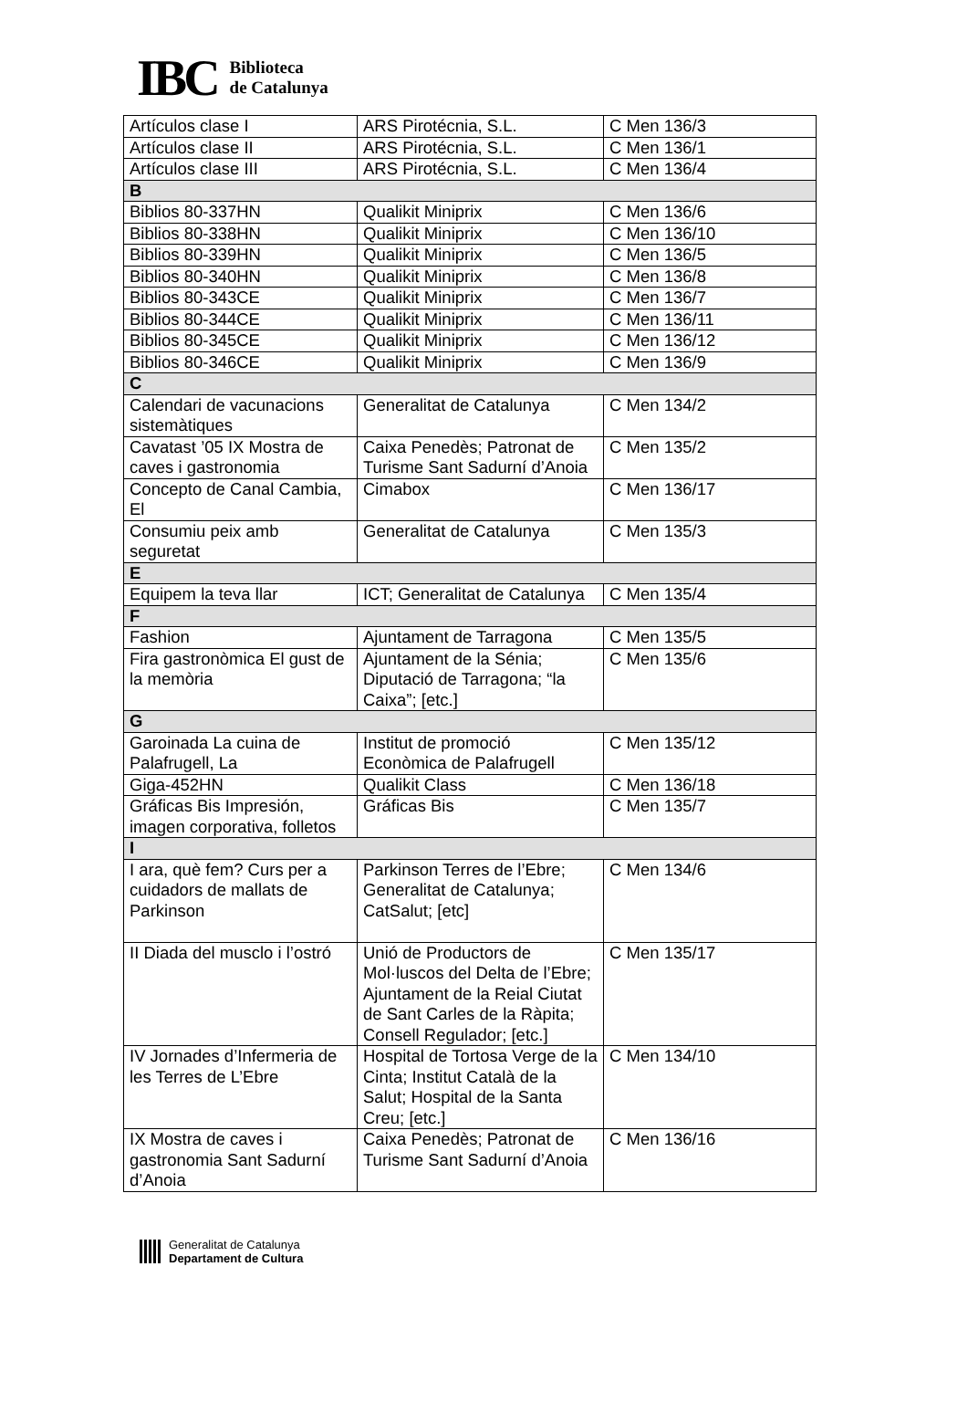IBC
Biblioteca
de Catalunya
| Artículos clase I | ARS Pirotécnia, S.L. | C Men 136/3 |
| Artículos clase II | ARS Pirotécnia, S.L. | C Men 136/1 |
| Artículos clase III | ARS Pirotécnia, S.L. | C Men 136/4 |
| B | | |
| Biblios 80-337HN | Qualikit Miniprix | C Men 136/6 |
| Biblios 80-338HN | Qualikit Miniprix | C Men 136/10 |
| Biblios 80-339HN | Qualikit Miniprix | C Men 136/5 |
| Biblios 80-340HN | Qualikit Miniprix | C Men 136/8 |
| Biblios 80-343CE | Qualikit Miniprix | C Men 136/7 |
| Biblios 80-344CE | Qualikit Miniprix | C Men 136/11 |
| Biblios 80-345CE | Qualikit Miniprix | C Men 136/12 |
| Biblios 80-346CE | Qualikit Miniprix | C Men 136/9 |
| C | | |
| Calendari de vacunacions sistemàtiques | Generalitat de Catalunya | C Men 134/2 |
| Cavatast ’05 IX Mostra de caves i gastronomia | Caixa Penedès; Patronat de Turisme Sant Sadurní d’Anoia | C Men 135/2 |
| Concepto de Canal Cambia, El | Cimabox | C Men 136/17 |
| Consumiu peix amb seguretat | Generalitat de Catalunya | C Men 135/3 |
| E | | |
| Equipem la teva llar | ICT; Generalitat de Catalunya | C Men 135/4 |
| F | | |
| Fashion | Ajuntament de Tarragona | C Men 135/5 |
| Fira gastronòmica El gust de la memòria | Ajuntament de la Sénia; Diputació de Tarragona; “la Caixa”; [etc.] | C Men 135/6 |
| G | | |
| Garoinada La cuina de Palafrugell, La | Institut de promoció Econòmica de Palafrugell | C Men 135/12 |
| Giga-452HN | Qualikit Class | C Men 136/18 |
| Gráficas Bis Impresión, imagen corporativa, folletos | Gráficas Bis | C Men 135/7 |
| I | | |
| I ara, què fem? Curs per a cuidadors de mallats de Parkinson | Parkinson Terres de l’Ebre; Generalitat de Catalunya; CatSalut; [etc] | C Men 134/6 |
| II Diada del musclo i l’ostró | Unió de Productors de Mol·luscos del Delta de l’Ebre; Ajuntament de la Reial Ciutat de Sant Carles de la Ràpita; Consell Regulador; [etc.] | C Men 135/17 |
| IV Jornades d’Infermeria de les Terres de L’Ebre | Hospital de Tortosa Verge de la Cinta; Institut Català de la Salut; Hospital de la Santa Creu; [etc.] | C Men 134/10 |
| IX Mostra de caves i gastronomia Sant Sadurní d’Anoia | Caixa Penedès; Patronat de Turisme Sant Sadurní d’Anoia | C Men 136/16 |
Generalitat de Catalunya
Departament de Cultura